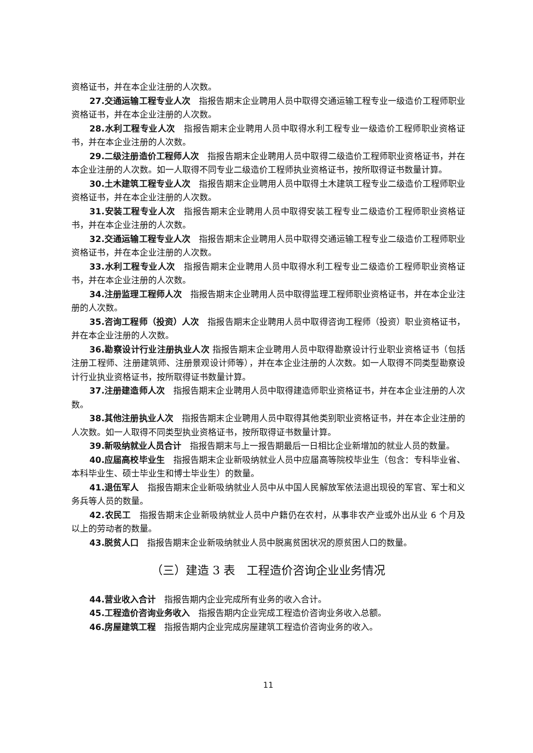资格证书，并在本企业注册的人次数。
27.交通运输工程专业人次　指报告期末企业聘用人员中取得交通运输工程专业一级造价工程师职业资格证书，并在本企业注册的人次数。
28.水利工程专业人次　指报告期末企业聘用人员中取得水利工程专业一级造价工程师职业资格证书，并在本企业注册的人次数。
29.二级注册造价工程师人次　指报告期末企业聘用人员中取得二级造价工程师职业资格证书，并在本企业注册的人次数。如一人取得不同专业二级造价工程师执业资格证书，按所取得证书数量计算。
30.土木建筑工程专业人次　指报告期末企业聘用人员中取得土木建筑工程专业二级造价工程师职业资格证书，并在本企业注册的人次数。
31.安装工程专业人次　指报告期末企业聘用人员中取得安装工程专业二级造价工程师职业资格证书，并在本企业注册的人次数。
32.交通运输工程专业人次　指报告期末企业聘用人员中取得交通运输工程专业二级造价工程师职业资格证书，并在本企业注册的人次数。
33.水利工程专业人次　指报告期末企业聘用人员中取得水利工程专业二级造价工程师职业资格证书，并在本企业注册的人次数。
34.注册监理工程师人次　指报告期末企业聘用人员中取得监理工程师职业资格证书，并在本企业注册的人次数。
35.咨询工程师（投资）人次　指报告期末企业聘用人员中取得咨询工程师（投资）职业资格证书，并在本企业注册的人次数。
36.勘察设计行业注册执业人次 指报告期末企业聘用人员中取得勘察设计行业职业资格证书（包括注册工程师、注册建筑师、注册景观设计师等），并在本企业注册的人次数。如一人取得不同类型勘察设计行业执业资格证书，按所取得证书数量计算。
37.注册建造师人次　指报告期末企业聘用人员中取得建造师职业资格证书，并在本企业注册的人次数。
38.其他注册执业人次　指报告期末企业聘用人员中取得其他类别职业资格证书，并在本企业注册的人次数。如一人取得不同类型执业资格证书，按所取得证书数量计算。
39.新吸纳就业人员合计　指报告期末与上一报告期最后一日相比企业新增加的就业人员的数量。
40.应届高校毕业生　指报告期末企业新吸纳就业人员中应届高等院校毕业生（包含：专科毕业省、本科毕业生、硕士毕业生和博士毕业生）的数量。
41.退伍军人　指报告期末企业新吸纳就业人员中从中国人民解放军依法退出现役的军官、军士和义务兵等人员的数量。
42.农民工　指报告期末企业新吸纳就业人员中户籍仍在农村，从事非农产业或外出从业 6 个月及以上的劳动者的数量。
43.脱贫人口　指报告期末企业新吸纳就业人员中脱离贫困状况的原贫困人口的数量。
（三）建造 3 表　工程造价咨询企业业务情况
44.营业收入合计　指报告期内企业完成所有业务的收入合计。
45.工程造价咨询业务收入　指报告期内企业完成工程造价咨询业务收入总额。
46.房屋建筑工程　指报告期内企业完成房屋建筑工程造价咨询业务的收入。
11